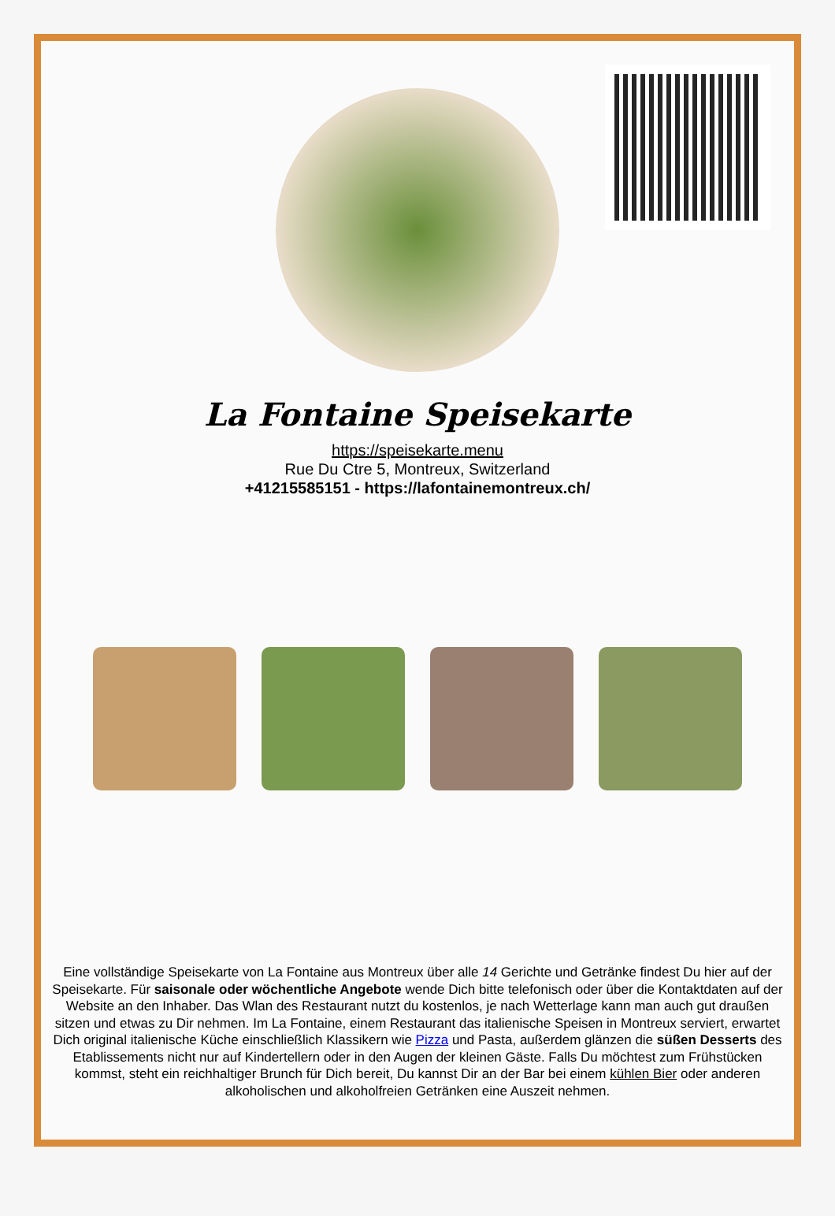La Fontaine Speisekarte
https://speisekarte.menu
Rue Du Ctre 5, Montreux, Switzerland
+41215585151 - https://lafontainemontreux.ch/
Eine vollständige Speisekarte von La Fontaine aus Montreux über alle 14 Gerichte und Getränke findest Du hier auf der Speisekarte. Für saisonale oder wöchentliche Angebote wende Dich bitte telefonisch oder über die Kontaktdaten auf der Website an den Inhaber. Das Wlan des Restaurant nutzt du kostenlos, je nach Wetterlage kann man auch gut draußen sitzen und etwas zu Dir nehmen. Im La Fontaine, einem Restaurant das italienische Speisen in Montreux serviert, erwartet Dich original italienische Küche einschließlich Klassikern wie Pizza und Pasta, außerdem glänzen die süßen Desserts des Etablissements nicht nur auf Kindertellern oder in den Augen der kleinen Gäste. Falls Du möchtest zum Frühstücken kommst, steht ein reichhaltiger Brunch für Dich bereit, Du kannst Dir an der Bar bei einem kühlen Bier oder anderen alkoholischen und alkoholfreien Getränken eine Auszeit nehmen.